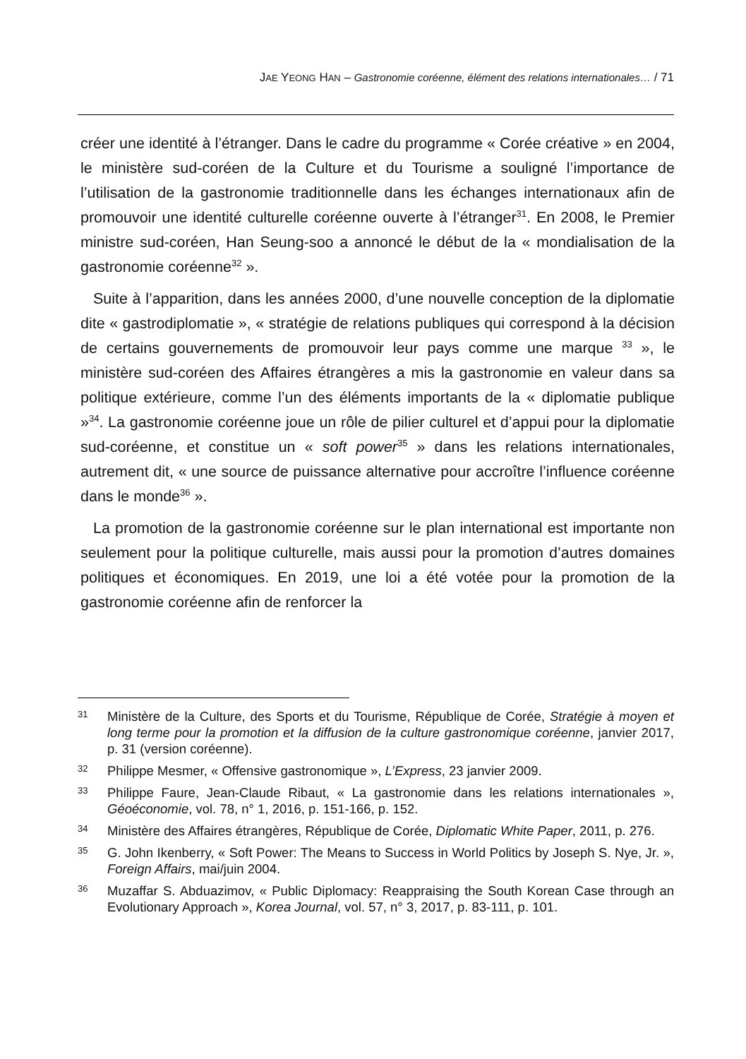JAE YEONG HAN – Gastronomie coréenne, élément des relations internationales… / 71
créer une identité à l’étranger. Dans le cadre du programme « Corée créative » en 2004, le ministère sud-coréen de la Culture et du Tourisme a souligné l’importance de l’utilisation de la gastronomie traditionnelle dans les échanges internationaux afin de promouvoir une identité culturelle coréenne ouverte à l’étranger<sup>31</sup>. En 2008, le Premier ministre sud-coréen, Han Seung-soo a annoncé le début de la « mondialisation de la gastronomie coréenne<sup>32</sup> ».
Suite à l’apparition, dans les années 2000, d’une nouvelle conception de la diplomatie dite « gastrodiplomatie », « stratégie de relations publiques qui correspond à la décision de certains gouvernements de promouvoir leur pays comme une marque <sup>33</sup> », le ministère sud-coréen des Affaires étrangères a mis la gastronomie en valeur dans sa politique extérieure, comme l’un des éléments importants de la « diplomatie publique »<sup>34</sup>. La gastronomie coréenne joue un rôle de pilier culturel et d’appui pour la diplomatie sud-coréenne, et constitue un « soft power<sup>35</sup> » dans les relations internationales, autrement dit, « une source de puissance alternative pour accroître l’influence coréenne dans le monde<sup>36</sup> ».
La promotion de la gastronomie coréenne sur le plan international est importante non seulement pour la politique culturelle, mais aussi pour la promotion d’autres domaines politiques et économiques. En 2019, une loi a été votée pour la promotion de la gastronomie coréenne afin de renforcer la
31 Ministère de la Culture, des Sports et du Tourisme, République de Corée, Stratégie à moyen et long terme pour la promotion et la diffusion de la culture gastronomique coréenne, janvier 2017, p. 31 (version coréenne).
32 Philippe Mesmer, « Offensive gastronomique », L’Express, 23 janvier 2009.
33 Philippe Faure, Jean-Claude Ribaut, « La gastronomie dans les relations internationales », Géoéconomie, vol. 78, n° 1, 2016, p. 151-166, p. 152.
34 Ministère des Affaires étrangères, République de Corée, Diplomatic White Paper, 2011, p. 276.
35 G. John Ikenberry, « Soft Power: The Means to Success in World Politics by Joseph S. Nye, Jr. », Foreign Affairs, mai/juin 2004.
36 Muzaffar S. Abduazimov, « Public Diplomacy: Reappraising the South Korean Case through an Evolutionary Approach », Korea Journal, vol. 57, n° 3, 2017, p. 83-111, p. 101.